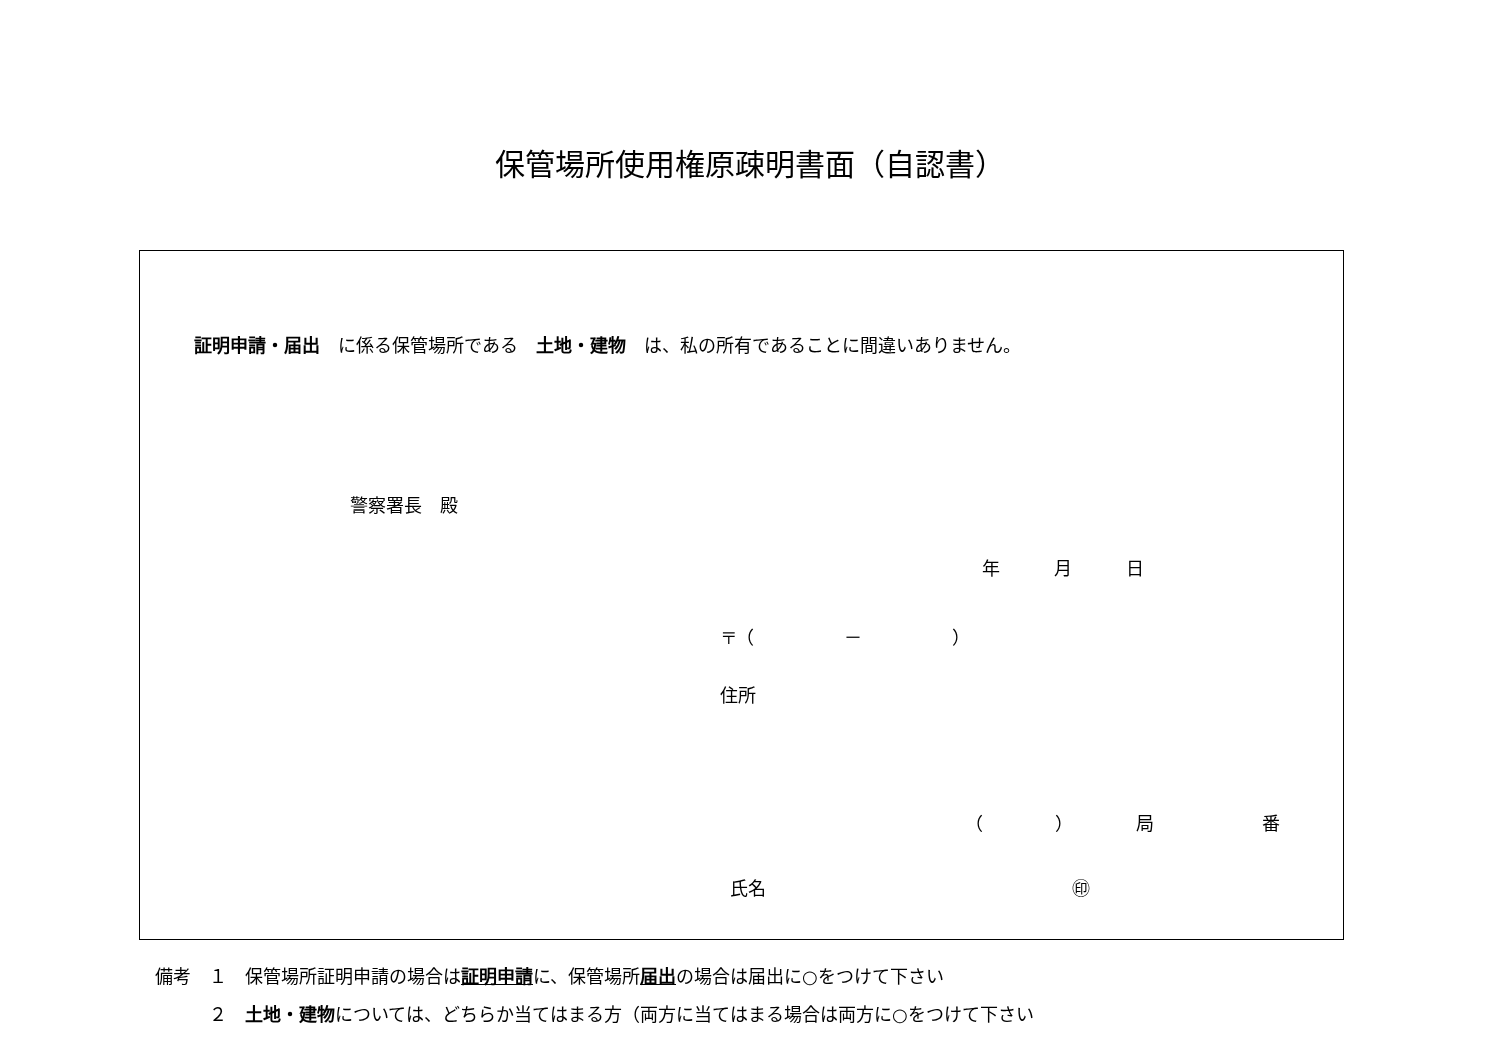保管場所使用権原疎明書面（自認書）
証明申請・届出　に係る保管場所である　土地・建物　は、私の所有であることに間違いありません。
警察署長　殿
年　　　月　　　日
〒（　　　　　－　　　　　）
住所
（　　　　）　　　　局　　　　　　番
氏名　　　　　　　　　　　　　　　　　㊞
備考　１　保管場所証明申請の場合は証明申請に、保管場所届出の場合は届出に○をつけて下さい
　　　２　土地・建物については、どちらか当てはまる方（両方に当てはまる場合は両方に○をつけて下さい